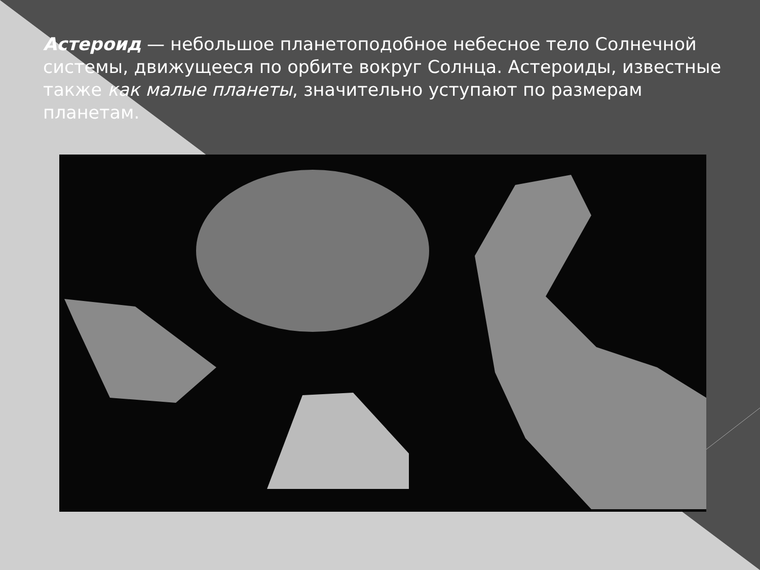Астероид — небольшое планетоподобное небесное тело Солнечной системы, движущееся по орбите вокруг Солнца. Астероиды, известные также как малые планеты, значительно уступают по размерам планетам.